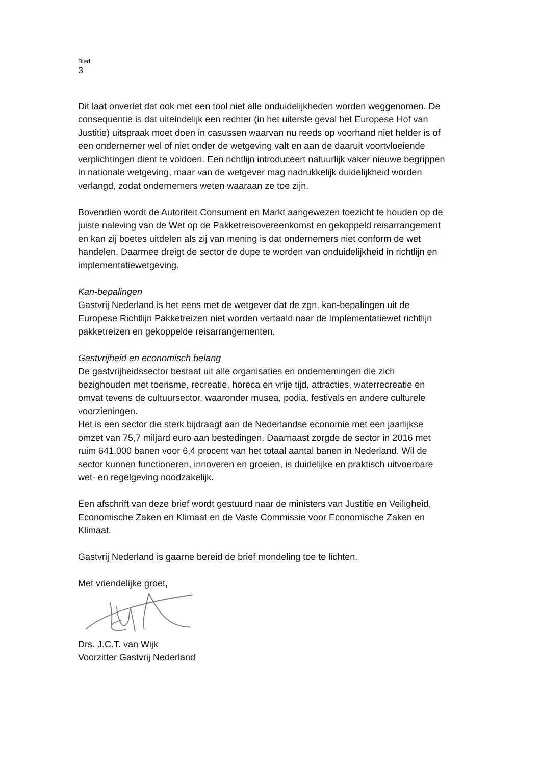Blad
3
Dit laat onverlet dat ook met een tool niet alle onduidelijkheden worden weggenomen. De consequentie is dat uiteindelijk een rechter (in het uiterste geval het Europese Hof van Justitie) uitspraak moet doen in casussen waarvan nu reeds op voorhand niet helder is of een ondernemer wel of niet onder de wetgeving valt en aan de daaruit voortvloeiende verplichtingen dient te voldoen. Een richtlijn introduceert natuurlijk vaker nieuwe begrippen in nationale wetgeving, maar van de wetgever mag nadrukkelijk duidelijkheid worden verlangd, zodat ondernemers weten waaraan ze toe zijn.
Bovendien wordt de Autoriteit Consument en Markt aangewezen toezicht te houden op de juiste naleving van de Wet op de Pakketreisovereenkomst en gekoppeld reisarrangement en kan zij boetes uitdelen als zij van mening is dat ondernemers niet conform de wet handelen. Daarmee dreigt de sector de dupe te worden van onduidelijkheid in richtlijn en implementatiewetgeving.
Kan-bepalingen
Gastvrij Nederland is het eens met de wetgever dat de zgn. kan-bepalingen uit de Europese Richtlijn Pakketreizen niet worden vertaald naar de Implementatiewet richtlijn pakketreizen en gekoppelde reisarrangementen.
Gastvrijheid en economisch belang
De gastvrijheidssector bestaat uit alle organisaties en ondernemingen die zich bezighouden met toerisme, recreatie, horeca en vrije tijd, attracties, waterrecreatie en omvat tevens de cultuursector, waaronder musea, podia, festivals en andere culturele voorzieningen.
Het is een sector die sterk bijdraagt aan de Nederlandse economie met een jaarlijkse omzet van 75,7 miljard euro aan bestedingen. Daarnaast zorgde de sector in 2016 met ruim 641.000 banen voor 6,4 procent van het totaal aantal banen in Nederland. Wil de sector kunnen functioneren, innoveren en groeien, is duidelijke en praktisch uitvoerbare wet- en regelgeving noodzakelijk.
Een afschrift van deze brief wordt gestuurd naar de ministers van Justitie en Veiligheid, Economische Zaken en Klimaat en de Vaste Commissie voor Economische Zaken en Klimaat.
Gastvrij Nederland is gaarne bereid de brief mondeling toe te lichten.
Met vriendelijke groet,
Drs. J.C.T. van Wijk
Voorzitter Gastvrij Nederland